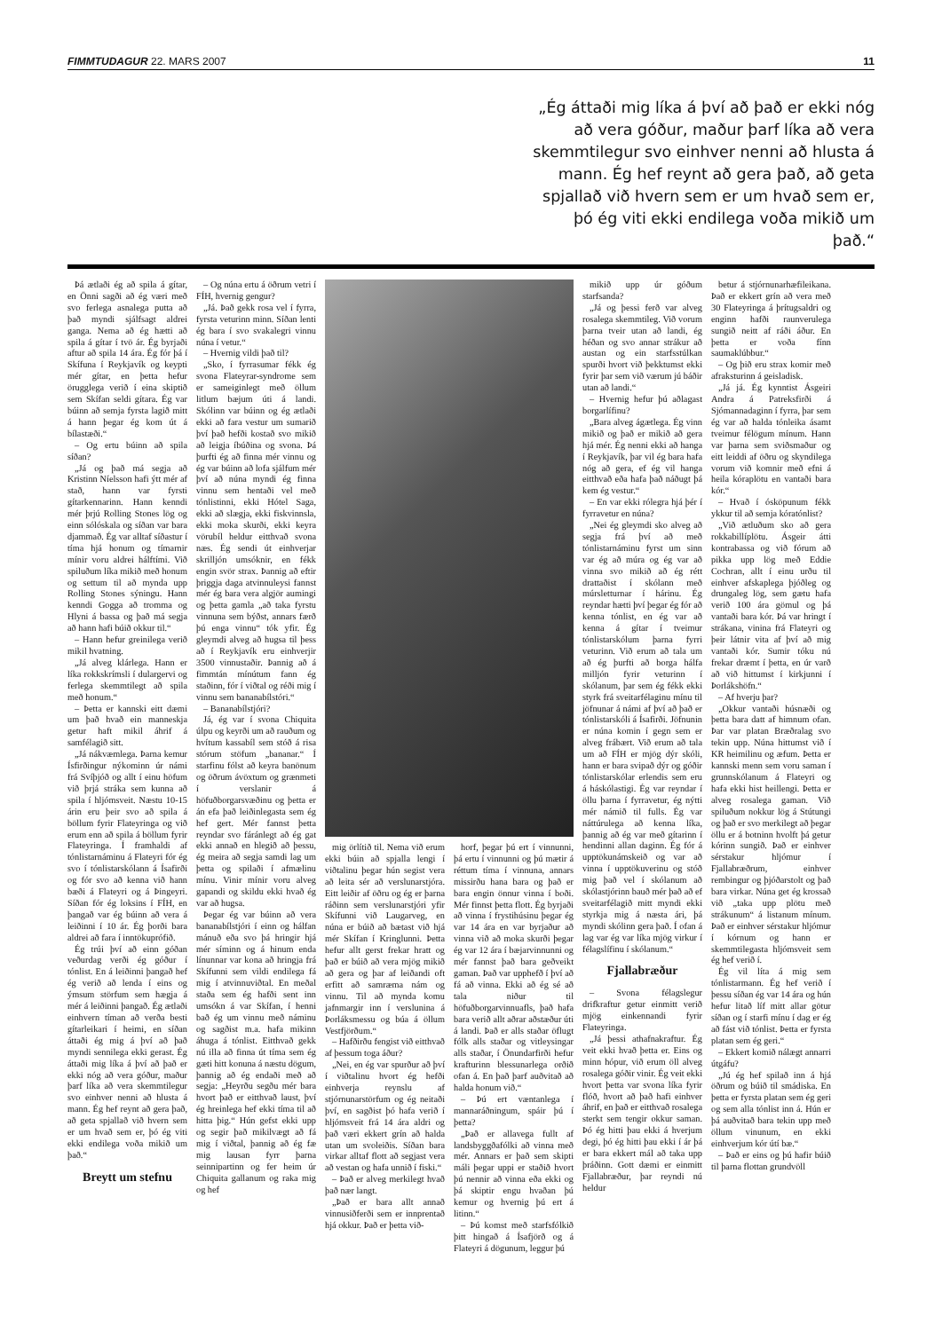FIMMTUDAGUR 22. MARS 2007 11
„Ég áttaði mig líka á því að það er ekki nóg að vera góður, maður þarf líka að vera skemmtilegur svo einhver nenni að hlusta á mann. Ég hef reynt að gera það, að geta spjallað við hvern sem er um hvað sem er, þó ég viti ekki endilega voða mikið um það.“
Þá ætlaði ég að spila á gítar, en Önni sagði að ég væri með svo ferlega asnalega putta að það myndi sjálfsagt aldrei ganga. Nema að ég hætti að spila á gítar í tvö ár. Ég byrjaði aftur að spila 14 ára. Ég fór þá í Skífuna í Reykjavík og keypti mér gítar, en þetta hefur örugglega verið í eina skiptið sem Skífan seldi gítara. Ég var búinn að semja fyrsta lagið mitt á hann þegar ég kom út á bílastæði.“
– Og ertu búinn að spila síðan?
„Já og það má segja að Kristinn Níelsson hafi ýtt mér af stað, hann var fyrsti gítarkennarinn. Hann kenndi mér þrjú Rolling Stones lög og einn sólóskala og síðan var bara djammað. Ég var alltaf síðastur í tíma hjá honum og tímarnir mínir voru aldrei hálftími. Við spiluðum líka mikið með honum og settum til að mynda upp Rolling Stones sýningu. Hann kenndi Gogga að tromma og Hlyni á bassa og það má segja að hann hafi búið okkur til.“
– Hann hefur greinilega verið mikil hvatning.
„Já alveg klárlega. Hann er líka rokkskrímsli í dulargervi og ferlega skemmtilegt að spila með honum.“
– Þetta er kannski eitt dæmi um það hvað ein manneskja getur haft mikil áhrif á samfélagið sitt.
„Já nákvæmlega. Þarna kemur Ísfirðingur nýkominn úr námi frá Svíþjóð og allt í einu höfum við þrjá stráka sem kunna að spila í hljómsveit. Næstu 10-15 árin eru þeir svo að spila á böllum fyrir Flateyringa og við erum enn að spila á böllum fyrir Flateyringa. Í framhaldi af tónlistarnáminu á Flateyri fór ég svo í tónlistarskólann á Ísafirði og fór svo að kenna við hann bæði á Flateyri og á Þingeyri. Síðan fór ég loksins í FÍH, en þangað var ég búinn að vera á leiðinni í 10 ár. Ég þorði bara aldrei að fara í inntökuprófið.
Ég trúi því að einn góðan veðurdag verði ég góður í tónlist. En á leiðinni þangað hef ég verið að lenda í eins og ýmsum störfum sem hægja á mér á leiðinni þangað. Ég ætlaði einhvern tíman að verða besti gítarleikari í heimi, en síðan áttaði ég mig á því að það myndi sennilega ekki gerast. Ég áttaði mig líka á því að það er ekki nóg að vera góður, maður þarf líka að vera skemmtilegur svo einhver nenni að hlusta á mann. Ég hef reynt að gera það, að geta spjallað við hvern sem er um hvað sem er, þó ég viti ekki endilega voða mikið um það.“
Breytt um stefnu
– Og núna ertu á öðrum vetri í FÍH, hvernig gengur?
„Já. Það gekk rosa vel í fyrra, fyrsta veturinn minn. Síðan lenti ég bara í svo svakalegri vinnu núna í vetur.“
– Hvernig vildi það til?
„Sko, í fyrrasumar fékk ég svona Flateyrar-syndrome sem er sameiginlegt með öllum litlum bæjum úti á landi. Skólinn var búinn og ég ætlaði ekki að fara vestur um sumarið því það hefði kostað svo mikið að leigja íbúðina og svona. Þá þurfti ég að finna mér vinnu og ég var búinn að lofa sjálfum mér því að núna myndi ég finna vinnu sem hentaði vel með tónlistinni, ekki Hótel Saga, ekki að slægja, ekki fiskvinnsla, ekki moka skurði, ekki keyra vörubíl heldur eitthvað svona næs. Ég sendi út einhverjar skrilljón umsóknir, en fékk engin svör strax. Þannig að eftir þriggja daga atvinnuleysi fannst mér ég bara vera algjör aumingi og þetta gamla „að taka fyrstu vinnuna sem býðst, annars færð þú enga vinnu“ tók yfir. Ég gleymdi alveg að hugsa til þess að í Reykjavík eru einhverjir 3500 vinnustaðir. Þannig að á fimmtán mínútum fann ég staðinn, fór í viðtal og réði mig í vinnu sem bananabílstóri.“
– Bananabílstjóri?
Já, ég var í svona Chiquita úlpu og keyrði um að rauðum og hvítum kassabíl sem stóð á risa stórum stöfum „bananar.“ Í starfinu fólst að keyra banönum og öðrum ávöxtum og grænmeti í verslanir á höfuðborgarsvæðinu og þetta er án efa það leiðinlegasta sem ég hef gert. Mér fannst þetta reyndar svo fáránlegt að ég gat ekki annað en hlegið að þessu, ég meira að segja samdi lag um þetta og spilaði í afmælinu mínu. Vinir mínir voru alveg gapandi og skildu ekki hvað ég var að hugsa.
Þegar ég var búinn að vera bananabílstjóri í einn og hálfan mánuð eða svo þá hringir hjá mér síminn og á hinum enda línunnar var kona að hringja frá Skífunni sem vildi endilega fá mig í atvinnuviðtal. En meðal staða sem ég hafði sent inn umsókn á var Skífan, í henni bað ég um vinnu með náminu og sagðist m.a. hafa mikinn áhuga á tónlist. Eitthvað gekk nú illa að finna út tíma sem ég gæti hitt konuna á næstu dögum, þannig að ég endaði með að segja: „Heyrðu segðu mér bara hvort það er eitthvað laust, því ég hreinlega hef ekki tíma til að hitta þig.“ Hún gefst ekki upp og segir það mikilvægt að fá mig í viðtal, þannig að ég fæ mig lausan fyrr þarna seinnipartinn og fer heim úr Chiquita gallanum og raka mig og hef
mig örlítið til. Nema við erum ekki búin að spjalla lengi í viðtalinu þegar hún segist vera að leita sér að verslunarstjóra. Eitt leiðir af öðru og ég er þarna ráðinn sem verslunarstjóri yfir Skífunni við Laugarveg, en núna er búið að bætast við hjá mér Skífan í Kringlunni. Þetta hefur allt gerst frekar hratt og það er búið að vera mjög mikið að gera og þar af leiðandi oft erfitt að samræma nám og vinnu. Til að mynda komu jafnmargir inn í verslunina á Þorláksmessu og búa á öllum Vestfjörðum.“
– Hafðirðu fengist við eitthvað af þessum toga áður?
„Nei, en ég var spurður að því í viðtalinu hvort ég hefði einhverja reynslu af stjórnunarstörfum og ég neitaði því, en sagðist þó hafa verið í hljómsveit frá 14 ára aldri og það væri ekkert grín að halda utan um svoleiðis. Síðan bara virkar alltaf flott að segjast vera að vestan og hafa unnið í fiski.“
– Það er alveg merkilegt hvað það nær langt.
„Það er bara allt annað vinnusiðferði sem er innprentað hjá okkur. Það er þetta við-
horf, þegar þú ert í vinnunni, þá ertu í vinnunni og þú mætir á réttum tíma í vinnuna, annars missirðu hana bara og það er bara engin önnur vinna í boði. Mér finnst þetta flott. Ég byrjaði að vinna í frystihúsinu þegar ég var 14 ára en var byrjaður að vinna við að moka skurði þegar ég var 12 ára í bæjarvinnunni og mér fannst það bara geðveikt gaman. Það var upphefð í því að fá að vinna. Ekki að ég sé að tala niður til höfuðborgarvinnuafls, það hafa bara verið allt aðrar aðstæður úti á landi. Það er alls staðar öflugt fólk alls staðar og vitleysingar alls staðar, í Önundarfirði hefur krafturinn blessunarlega orðið ofan á. En það þarf auðvitað að halda honum við.“
– Þú ert væntanlega í mannaráðningum, spáir þú í þetta?
„Það er allavega fullt af landsbyggðafólki að vinna með mér. Annars er það sem skipti máli þegar uppi er staðið hvort þú nennir að vinna eða ekki og þá skiptir engu hvaðan þú kemur og hvernig þú ert á litinn.“
– Þú komst með starfsfólkið þitt hingað á Ísafjörð og á Flateyri á dögunum, leggur þú
mikið upp úr góðum starfsanda?
„Já og þessi ferð var alveg rosalega skemmtileg. Við vorum þarna tveir utan að landi, ég héðan og svo annar strákur að austan og ein starfsstúlkan spurði hvort við þekktumst ekki fyrir þar sem við værum jú báðir utan að landi.“
– Hvernig hefur þú aðlagast borgarlífinu?
„Bara alveg ágætlega. Ég vinn mikið og það er mikið að gera hjá mér. Ég nenni ekki að hanga í Reykjavík, þar vil ég bara hafa nóg að gera, ef ég vil hanga eitthvað eða hafa það náðugt þá kem ég vestur.“
– En var ekki rólegra hjá þér í fyrravetur en núna?
„Nei ég gleymdi sko alveg að segja frá því að með tónlistarnáminu fyrst um sinn var ég að múra og ég var að vinna svo mikið að ég rétt drattaðist í skólann með múrsletturnar í hárinu. Ég reyndar hætti því þegar ég fór að kenna tónlist, en ég var að kenna á gítar í tveimur tónlistarskólum þarna fyrri veturinn. Við erum að tala um að ég þurfti að borga hálfa milljón fyrir veturinn í skólanum, þar sem ég fékk ekki styrk frá sveitarfélaginu mínu til jöfnunar á námi af því að það er tónlistarskóli á Ísafirði. Jöfnunin er núna komin í gegn sem er alveg frábært. Við erum að tala um að FÍH er mjög dýr skóli, hann er bara svipað dýr og góðir tónlistarskólar erlendis sem eru á háskólastigi. Ég var reyndar í öllu þarna í fyrravetur, ég nýtti mér námið til fulls. Ég var náttúrulega að kenna líka, þannig að ég var með gítarinn í hendinni allan daginn. Ég fór á upptökunámskeið og var að vinna í upptökuverinu og stóð mig það vel í skólanum að skólastjórinn bauð mér það að ef sveitarfélagið mitt myndi ekki styrkja mig á næsta ári, þá myndi skólinn gera það. Í ofan á lag var ég var líka mjög virkur í félagslífinu í skólanum.“
Fjallabræður
– Svona félagslegur drifkraftur getur einmitt verið mjög einkennandi fyrir Flateyringa.
„Já þessi athafnakraftur. Ég veit ekki hvað þetta er. Eins og minn hópur, við erum öll alveg rosalega góðir vinir. Ég veit ekki hvort þetta var svona líka fyrir flóð, hvort að það hafi einhver áhrif, en það er eitthvað rosalega sterkt sem tengir okkur saman. Þó ég hitti þau ekki á hverjum degi, þó ég hitti þau ekki í ár þá er bara ekkert mál að taka upp þráðinn. Gott dæmi er einmitt Fjallabræður, þar reyndi nú heldur
betur á stjórnunarhæfileikana. Það er ekkert grín að vera með 30 Flateyringa á þrítugsaldri og enginn hafði raunverulega sungið neitt af ráði áður. En þetta er voða fínn saumaklúbbur.“
– Og þið eru strax komir með afraksturinn á geisladisk.
„Já já. Ég kynntist Ásgeiri Andra á Patreksfirði á Sjómannadaginn í fyrra, þar sem ég var að halda tónleika ásamt tveimur félögum mínum. Hann var þarna sem sviðsmaður og eitt leiddi af öðru og skyndilega vorum við komnir með efni á heila kóraplötu en vantaði bara kór.“
– Hvað í ósköpunum fékk ykkur til að semja kóratónlist?
„Við ætluðum sko að gera rokkabillíplötu. Ásgeir átti kontrabassa og við fórum að pikka upp lög með Eddie Cochran, allt í einu urðu til einhver afskaplega þjóðleg og drungaleg lög, sem gætu hafa verið 100 ára gömul og þá vantaði bara kór. Þá var hringt í strákana, vinina frá Flateyri og þeir látnir vita af því að mig vantaði kór. Sumir tóku nú frekar dræmt í þetta, en úr varð að við hittumst í kirkjunni í Þorlákshöfn.“
– Af hverju þar?
„Okkur vantaði húsnæði og þetta bara datt af himnum ofan. Þar var platan Bræðralag svo tekin upp. Núna hittumst við í KR heimilinu og æfum. Þetta er kannski menn sem voru saman í grunnskólanum á Flateyri og hafa ekki hist heillengi. Þetta er alveg rosalega gaman. Við spiluðum nokkur lög á Stútungi og það er svo merkilegt að þegar öllu er á botninn hvolft þá getur kórinn sungið. Það er einhver sérstakur hljómur í Fjallabræðrum, einhver rembingur og þjóðarstolt og það bara virkar. Núna get ég krossað við „taka upp plötu með strákunum“ á listanum mínum. Það er einhver sérstakur hljómur í kórnum og hann er skemmtilegasta hljómsveit sem ég hef verið í.
Ég vil líta á mig sem tónlistarmann. Ég hef verið í þessu síðan ég var 14 ára og hún hefur litað líf mitt allar götur síðan og í starfi mínu í dag er ég að fást við tónlist. Þetta er fyrsta platan sem ég geri.“
– Ekkert komið nálægt annarri útgáfu?
„Jú ég hef spilað inn á hjá öðrum og búið til smádiska. En þetta er fyrsta platan sem ég geri og sem alla tónlist inn á. Hún er þá auðvitað bara tekin upp með öllum vinunum, en ekki einhverjum kór útí bæ.“
– Það er eins og þú hafir búið til þarna flottan grundvöll